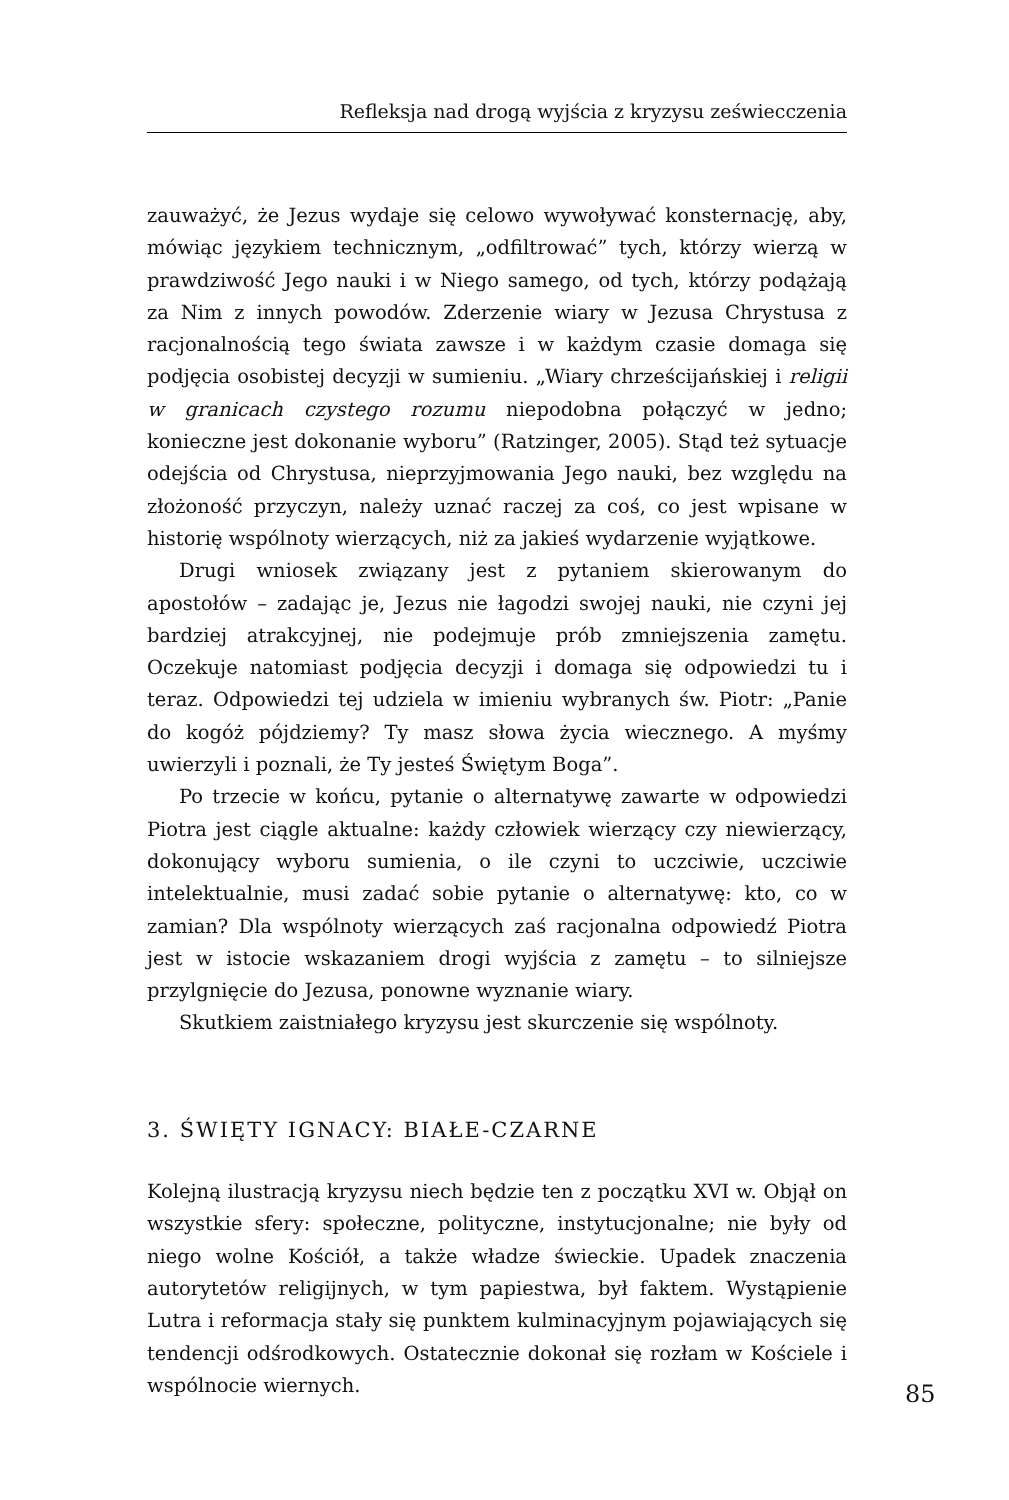Refleksja nad drogą wyjścia z kryzysu zeświecczenia
zauważyć, że Jezus wydaje się celowo wywoływać konsternację, aby, mówiąc językiem technicznym, „odfiltrować” tych, którzy wierzą w prawdziwość Jego nauki i w Niego samego, od tych, którzy podążają za Nim z innych powodów. Zderzenie wiary w Jezusa Chrystusa z racjonalnością tego świata zawsze i w każdym czasie domaga się podjęcia osobistej decyzji w sumieniu. „Wiary chrześcijańskiej i religii w granicach czystego rozumu niepodobna połączyć w jedno; konieczne jest dokonanie wyboru” (Ratzinger, 2005). Stąd też sytuacje odejścia od Chrystusa, nieprzyjmowania Jego nauki, bez względu na złożoność przyczyn, należy uznać raczej za coś, co jest wpisane w historię wspólnoty wierzących, niż za jakieś wydarzenie wyjątkowe.
Drugi wniosek związany jest z pytaniem skierowanym do apostołów – zadając je, Jezus nie łagodzi swojej nauki, nie czyni jej bardziej atrakcyjnej, nie podejmuje prób zmniejszenia zamętu. Oczekuje natomiast podjęcia decyzji i domaga się odpowiedzi tu i teraz. Odpowiedzi tej udziela w imieniu wybranych św. Piotr: „Panie do kogóż pójdziemy? Ty masz słowa życia wiecznego. A myśmy uwierzyli i poznali, że Ty jesteś Świętym Boga”.
Po trzecie w końcu, pytanie o alternatywę zawarte w odpowiedzi Piotra jest ciągle aktualne: każdy człowiek wierzący czy niewierzący, dokonujący wyboru sumienia, o ile czyni to uczciwie, uczciwie intelektualnie, musi zadać sobie pytanie o alternatywę: kto, co w zamian? Dla wspólnoty wierzących zaś racjonalna odpowiedź Piotra jest w istocie wskazaniem drogi wyjścia z zamętu – to silniejsze przylgnięcie do Jezusa, ponowne wyznanie wiary.
Skutkiem zaistniałego kryzysu jest skurczenie się wspólnoty.
3. ŚWIĘTY IGNACY: BIAŁE-CZARNE
Kolejną ilustracją kryzysu niech będzie ten z początku XVI w. Objął on wszystkie sfery: społeczne, polityczne, instytucjonalne; nie były od niego wolne Kościół, a także władze świeckie. Upadek znaczenia autorytetów religijnych, w tym papiestwa, był faktem. Wystąpienie Lutra i reformacja stały się punktem kulminacyjnym pojawiających się tendencji odśrodkowych. Ostatecznie dokonał się rozłam w Kościele i wspólnocie wiernych.
85